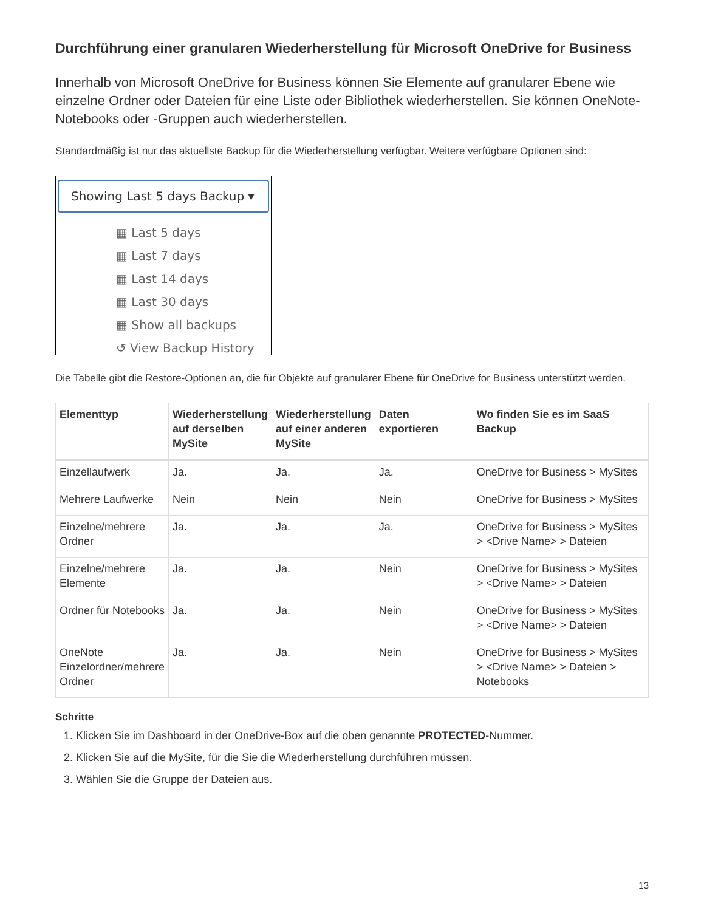Durchführung einer granularen Wiederherstellung für Microsoft OneDrive for Business
Innerhalb von Microsoft OneDrive for Business können Sie Elemente auf granularer Ebene wie einzelne Ordner oder Dateien für eine Liste oder Bibliothek wiederherstellen. Sie können OneNote-Notebooks oder -Gruppen auch wiederherstellen.
Standardmäßig ist nur das aktuellste Backup für die Wiederherstellung verfügbar. Weitere verfügbare Optionen sind:
Showing Last 5 days Backup ▾
▦ Last 5 days
▦ Last 7 days
▦ Last 14 days
▦ Last 30 days
▦ Show all backups
↺ View Backup History
Die Tabelle gibt die Restore-Optionen an, die für Objekte auf granularer Ebene für OneDrive for Business unterstützt werden.
| Elementtyp | Wiederherstellung auf derselben MySite | Wiederherstellung auf einer anderen MySite | Daten exportieren | Wo finden Sie es im SaaS Backup |
| --- | --- | --- | --- | --- |
| Einzellaufwerk | Ja. | Ja. | Ja. | OneDrive for Business > MySites |
| Mehrere Laufwerke | Nein | Nein | Nein | OneDrive for Business > MySites |
| Einzelne/mehrere Ordner | Ja. | Ja. | Ja. | OneDrive for Business > MySites > <Drive Name> > Dateien |
| Einzelne/mehrere Elemente | Ja. | Ja. | Nein | OneDrive for Business > MySites > <Drive Name> > Dateien |
| Ordner für Notebooks | Ja. | Ja. | Nein | OneDrive for Business > MySites > <Drive Name> > Dateien |
| OneNote Einzelordner/mehrere Ordner | Ja. | Ja. | Nein | OneDrive for Business > MySites > <Drive Name> > Dateien > Notebooks |
Schritte
1. Klicken Sie im Dashboard in der OneDrive-Box auf die oben genannte PROTECTED-Nummer.
2. Klicken Sie auf die MySite, für die Sie die Wiederherstellung durchführen müssen.
3. Wählen Sie die Gruppe der Dateien aus.
13